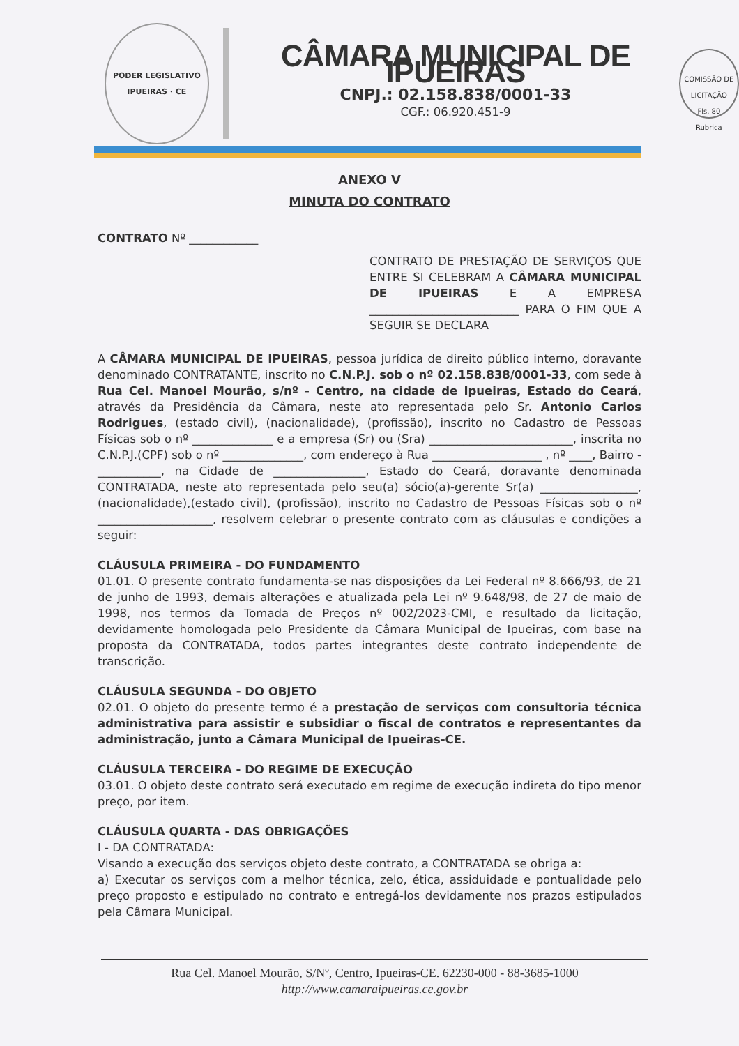PODER LEGISLATIVO
IPUEIRAS · CE
CÂMARA MUNICIPAL DE IPUEIRAS
CNPJ.: 02.158.838/0001-33
CGF.: 06.920.451-9
COMISSÃO DE LICITAÇÃO
Fls. 80
Rubrica
ANEXO V
MINUTA DO CONTRATO
CONTRATO Nº ____________
CONTRATO DE PRESTAÇÃO DE SERVIÇOS QUE ENTRE SI CELEBRAM A CÂMARA MUNICIPAL DE IPUEIRAS E A EMPRESA __________________________ PARA O FIM QUE A SEGUIR SE DECLARA
A CÂMARA MUNICIPAL DE IPUEIRAS, pessoa jurídica de direito público interno, doravante denominado CONTRATANTE, inscrito no C.N.P.J. sob o nº 02.158.838/0001-33, com sede à Rua Cel. Manoel Mourão, s/nº - Centro, na cidade de Ipueiras, Estado do Ceará, através da Presidência da Câmara, neste ato representada pelo Sr. Antonio Carlos Rodrigues, (estado civil), (nacionalidade), (profissão), inscrito no Cadastro de Pessoas Físicas sob o nº ______________ e a empresa (Sr) ou (Sra) _________________________, inscrita no C.N.P.J.(CPF) sob o nº ______________, com endereço à Rua ___________________ , nº ____, Bairro - ___________, na Cidade de ________________, Estado do Ceará, doravante denominada CONTRATADA, neste ato representada pelo seu(a) sócio(a)-gerente Sr(a) _________________, (nacionalidade),(estado civil), (profissão), inscrito no Cadastro de Pessoas Físicas sob o nº ____________________, resolvem celebrar o presente contrato com as cláusulas e condições a seguir:
CLÁUSULA PRIMEIRA - DO FUNDAMENTO
01.01. O presente contrato fundamenta-se nas disposições da Lei Federal nº 8.666/93, de 21 de junho de 1993, demais alterações e atualizada pela Lei nº 9.648/98, de 27 de maio de 1998, nos termos da Tomada de Preços nº 002/2023-CMI, e resultado da licitação, devidamente homologada pelo Presidente da Câmara Municipal de Ipueiras, com base na proposta da CONTRATADA, todos partes integrantes deste contrato independente de transcrição.
CLÁUSULA SEGUNDA - DO OBJETO
02.01. O objeto do presente termo é a prestação de serviços com consultoria técnica administrativa para assistir e subsidiar o fiscal de contratos e representantes da administração, junto a Câmara Municipal de Ipueiras-CE.
CLÁUSULA TERCEIRA - DO REGIME DE EXECUÇÃO
03.01. O objeto deste contrato será executado em regime de execução indireta do tipo menor preço, por item.
CLÁUSULA QUARTA - DAS OBRIGAÇÕES
I - DA CONTRATADA:
Visando a execução dos serviços objeto deste contrato, a CONTRATADA se obriga a:
a) Executar os serviços com a melhor técnica, zelo, ética, assiduidade e pontualidade pelo preço proposto e estipulado no contrato e entregá-los devidamente nos prazos estipulados pela Câmara Municipal.
Rua Cel. Manoel Mourão, S/Nº, Centro, Ipueiras-CE. 62230-000 - 88-3685-1000
http://www.camaraipueiras.ce.gov.br